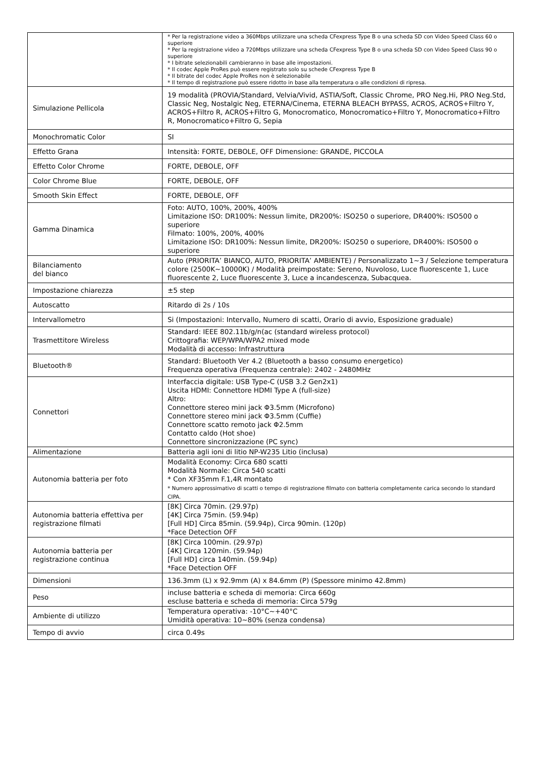| | * Per la registrazione video a 360Mbps utilizzare una scheda CFexpress Type B o una scheda SD con Video Speed Class 60 o superiore * Per la registrazione video a 720Mbps utilizzare una scheda CFexpress Type B o una scheda SD con Video Speed Class 90 o superiore * I bitrate selezionabili cambieranno in base alle impostazioni. * Il codec Apple ProRes può essere registrato solo su schede CFexpress Type B * Il bitrate del codec Apple ProRes non è selezionabile * Il tempo di registrazione può essere ridotto in base alla temperatura o alle condizioni di ripresa. |
| Simulazione Pellicola | 19 modalità (PROVIA/Standard, Velvia/Vivid, ASTIA/Soft, Classic Chrome, PRO Neg.Hi, PRO Neg.Std, Classic Neg, Nostalgic Neg, ETERNA/Cinema, ETERNA BLEACH BYPASS, ACROS, ACROS+Filtro Y, ACROS+Filtro R, ACROS+Filtro G, Monocromatico, Monocromatico+Filtro Y, Monocromatico+Filtro R, Monocromatico+Filtro G, Sepia |
| Monochromatic Color | SI |
| Effetto Grana | Intensità: FORTE, DEBOLE, OFF Dimensione: GRANDE, PICCOLA |
| Effetto Color Chrome | FORTE, DEBOLE, OFF |
| Color Chrome Blue | FORTE, DEBOLE, OFF |
| Smooth Skin Effect | FORTE, DEBOLE, OFF |
| Gamma Dinamica | Foto: AUTO, 100%, 200%, 400% Limitazione ISO: DR100%: Nessun limite, DR200%: ISO250 o superiore, DR400%: ISO500 o superiore Filmato: 100%, 200%, 400% Limitazione ISO: DR100%: Nessun limite, DR200%: ISO250 o superiore, DR400%: ISO500 o superiore |
| Bilanciamento del bianco | Auto (PRIORITA’ BIANCO, AUTO, PRIORITA’ AMBIENTE) / Personalizzato 1~3 / Selezione temperatura colore (2500K~10000K) / Modalità preimpostate: Sereno, Nuvoloso, Luce fluorescente 1, Luce fluorescente 2, Luce fluorescente 3, Luce a incandescenza, Subacquea. |
| Impostazione chiarezza | ±5 step |
| Autoscatto | Ritardo di 2s / 10s |
| Intervallometro | Si (Impostazioni: Intervallo, Numero di scatti, Orario di avvio, Esposizione graduale) |
| Trasmettitore Wireless | Standard: IEEE 802.11b/g/n(ac (standard wireless protocol) Crittografia: WEP/WPA/WPA2 mixed mode Modalità di accesso: Infrastruttura |
| Bluetooth® | Standard: Bluetooth Ver 4.2 (Bluetooth a basso consumo energetico) Frequenza operativa (Frequenza centrale): 2402 - 2480MHz |
| Connettori | Interfaccia digitale: USB Type-C (USB 3.2 Gen2x1) Uscita HDMI: Connettore HDMI Type A (full-size) Altro: Connettore stereo mini jack Φ3.5mm (Microfono) Connettore stereo mini jack Φ3.5mm (Cuffie) Connettore scatto remoto jack Φ2.5mm Contatto caldo (Hot shoe) Connettore sincronizzazione (PC sync) |
| Alimentazione | Batteria agli ioni di litio NP-W235 Litio (inclusa) |
| Autonomia batteria per foto | Modalità Economy: Circa 680 scatti Modalità Normale: Circa 540 scatti * Con XF35mm F.1,4R montato * Numero approssimativo di scatti o tempo di registrazione filmato con batteria completamente carica secondo lo standard CIPA. |
| Autonomia batteria effettiva per registrazione filmati | [8K] Circa 70min. (29.97p) [4K] Circa 75min. (59.94p) [Full HD] Circa 85min. (59.94p), Circa 90min. (120p) *Face Detection OFF |
| Autonomia batteria per registrazione continua | [8K] Circa 100min. (29.97p) [4K] Circa 120min. (59.94p) [Full HD] circa 140min. (59.94p) *Face Detection OFF |
| Dimensioni | 136.3mm (L) x 92.9mm (A) x 84.6mm (P) (Spessore minimo 42.8mm) |
| Peso | incluse batteria e scheda di memoria: Circa 660g escluse batteria e scheda di memoria: Circa 579g |
| Ambiente di utilizzo | Temperatura operativa: -10°C~+40°C Umidità operativa: 10~80% (senza condensa) |
| Tempo di avvio | circa 0.49s |